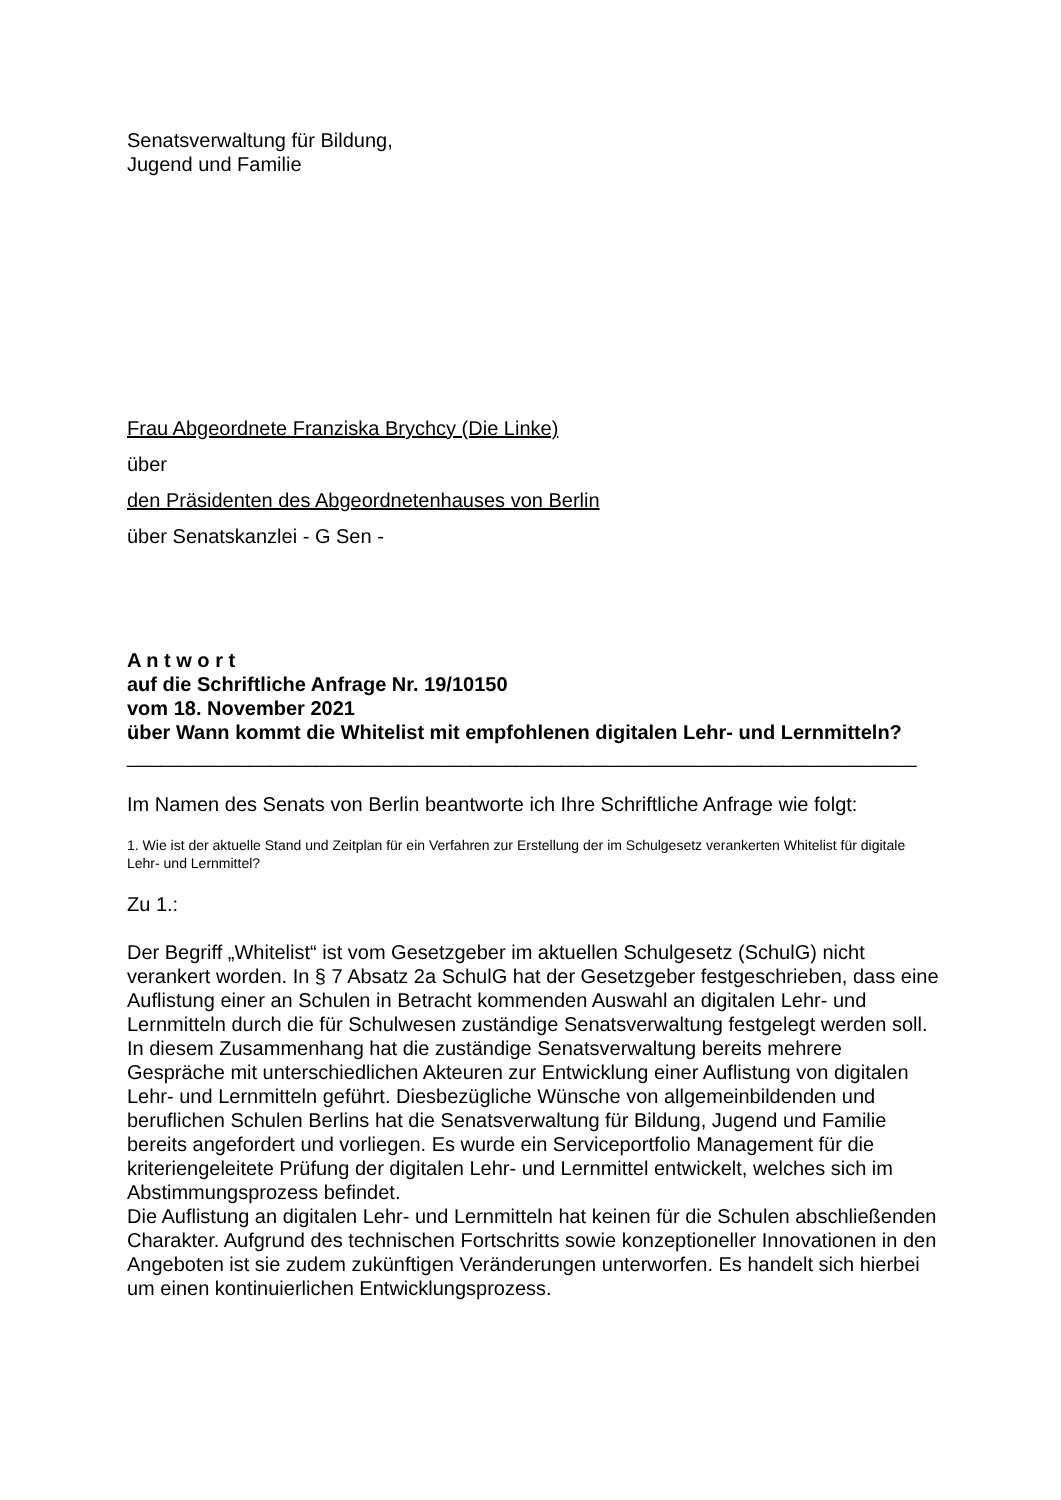Senatsverwaltung für Bildung,
Jugend und Familie
Frau Abgeordnete Franziska Brychcy (Die Linke)
über
den Präsidenten des Abgeordnetenhauses von Berlin
über Senatskanzlei - G Sen -
A n t w o r t
auf die Schriftliche Anfrage Nr. 19/10150
vom 18. November 2021
über Wann kommt die Whitelist mit empfohlenen digitalen Lehr- und Lernmitteln?
_______________________________________________________________________
Im Namen des Senats von Berlin beantworte ich Ihre Schriftliche Anfrage wie folgt:
1. Wie ist der aktuelle Stand und Zeitplan für ein Verfahren zur Erstellung der im Schulgesetz verankerten Whitelist für digitale Lehr- und Lernmittel?
Zu 1.:
Der Begriff „Whitelist“ ist vom Gesetzgeber im aktuellen Schulgesetz (SchulG) nicht verankert worden. In § 7 Absatz 2a SchulG hat der Gesetzgeber festgeschrieben, dass eine Auflistung einer an Schulen in Betracht kommenden Auswahl an digitalen Lehr- und Lernmitteln durch die für Schulwesen zuständige Senatsverwaltung festgelegt werden soll.
In diesem Zusammenhang hat die zuständige Senatsverwaltung bereits mehrere Gespräche mit unterschiedlichen Akteuren zur Entwicklung einer Auflistung von digitalen Lehr- und Lernmitteln geführt. Diesbezügliche Wünsche von allgemeinbildenden und beruflichen Schulen Berlins hat die Senatsverwaltung für Bildung, Jugend und Familie bereits angefordert und vorliegen. Es wurde ein Serviceportfolio Management für die kriteriengeleitete Prüfung der digitalen Lehr- und Lernmittel entwickelt, welches sich im Abstimmungsprozess befindet.
Die Auflistung an digitalen Lehr- und Lernmitteln hat keinen für die Schulen abschließenden Charakter. Aufgrund des technischen Fortschritts sowie konzeptioneller Innovationen in den Angeboten ist sie zudem zukünftigen Veränderungen unterworfen. Es handelt sich hierbei um einen kontinuierlichen Entwicklungsprozess.